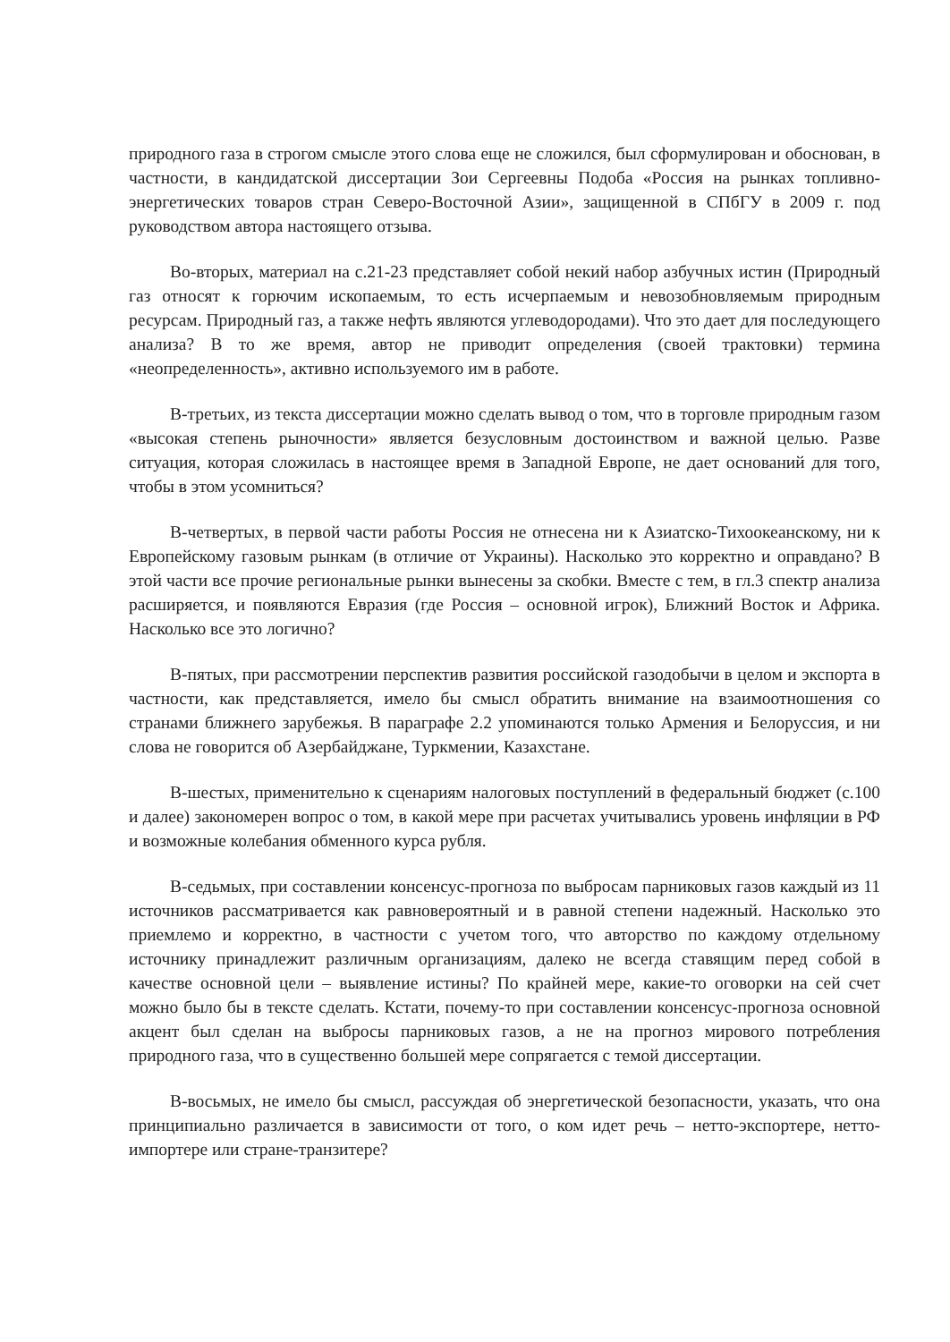природного газа в строгом смысле этого слова еще не сложился, был сформулирован и обоснован, в частности, в кандидатской диссертации Зои Сергеевны Подоба «Россия на рынках топливно-энергетических товаров стран Северо-Восточной Азии», защищенной в СПбГУ в 2009 г. под руководством автора настоящего отзыва.
Во-вторых, материал на с.21-23 представляет собой некий набор азбучных истин (Природный газ относят к горючим ископаемым, то есть исчерпаемым и невозобновляемым природным ресурсам. Природный газ, а также нефть являются углеводородами). Что это дает для последующего анализа? В то же время, автор не приводит определения (своей трактовки) термина «неопределенность», активно используемого им в работе.
В-третьих, из текста диссертации можно сделать вывод о том, что в торговле природным газом «высокая степень рыночности» является безусловным достоинством и важной целью. Разве ситуация, которая сложилась в настоящее время в Западной Европе, не дает оснований для того, чтобы в этом усомниться?
В-четвертых, в первой части работы Россия не отнесена ни к Азиатско-Тихоокеанскому, ни к Европейскому газовым рынкам (в отличие от Украины). Насколько это корректно и оправдано? В этой части все прочие региональные рынки вынесены за скобки. Вместе с тем, в гл.3 спектр анализа расширяется, и появляются Евразия (где Россия – основной игрок), Ближний Восток и Африка. Насколько все это логично?
В-пятых, при рассмотрении перспектив развития российской газодобычи в целом и экспорта в частности, как представляется, имело бы смысл обратить внимание на взаимоотношения со странами ближнего зарубежья. В параграфе 2.2 упоминаются только Армения и Белоруссия, и ни слова не говорится об Азербайджане, Туркмении, Казахстане.
В-шестых, применительно к сценариям налоговых поступлений в федеральный бюджет (с.100 и далее) закономерен вопрос о том, в какой мере при расчетах учитывались уровень инфляции в РФ и возможные колебания обменного курса рубля.
В-седьмых, при составлении консенсус-прогноза по выбросам парниковых газов каждый из 11 источников рассматривается как равновероятный и в равной степени надежный. Насколько это приемлемо и корректно, в частности с учетом того, что авторство по каждому отдельному источнику принадлежит различным организациям, далеко не всегда ставящим перед собой в качестве основной цели – выявление истины? По крайней мере, какие-то оговорки на сей счет можно было бы в тексте сделать. Кстати, почему-то при составлении консенсус-прогноза основной акцент был сделан на выбросы парниковых газов, а не на прогноз мирового потребления природного газа, что в существенно большей мере сопрягается с темой диссертации.
В-восьмых, не имело бы смысл, рассуждая об энергетической безопасности, указать, что она принципиально различается в зависимости от того, о ком идет речь – нетто-экспортере, нетто-импортере или стране-транзитере?